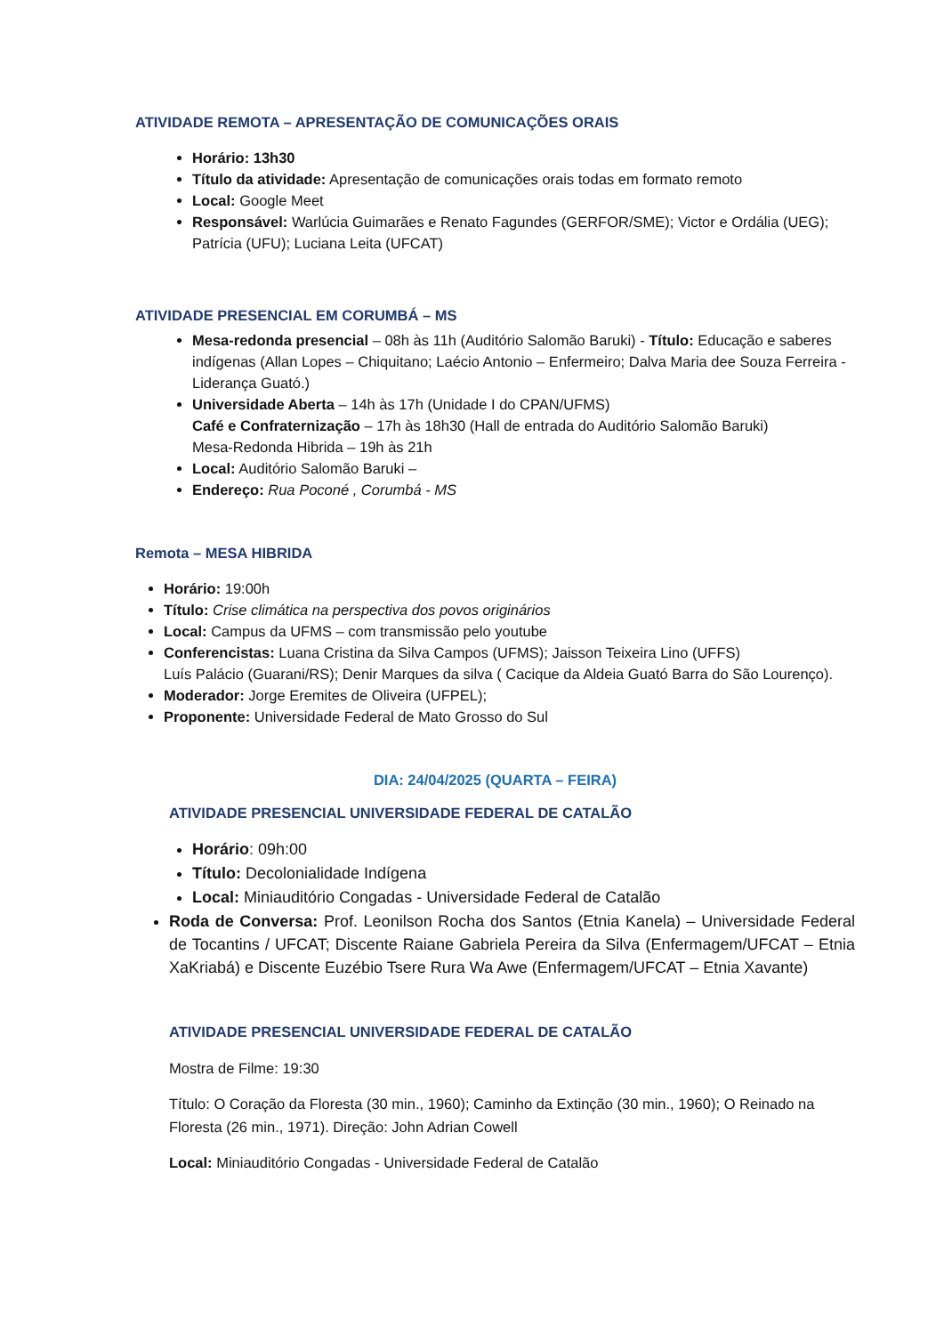ATIVIDADE REMOTA – APRESENTAÇÃO DE COMUNICAÇÕES ORAIS
Horário: 13h30
Título da atividade: Apresentação de comunicações orais todas em formato remoto
Local: Google Meet
Responsável: Warlúcia Guimarães e Renato Fagundes (GERFOR/SME); Victor e Ordália (UEG); Patrícia (UFU); Luciana Leita (UFCAT)
ATIVIDADE PRESENCIAL EM CORUMBÁ – MS
Mesa-redonda presencial – 08h às 11h (Auditório Salomão Baruki) - Título: Educação e saberes indígenas (Allan Lopes – Chiquitano; Laécio Antonio – Enfermeiro; Dalva Maria dee Souza Ferreira - Liderança Guató.)
Universidade Aberta – 14h às 17h (Unidade I do CPAN/UFMS)
Café e Confraternização – 17h às 18h30 (Hall de entrada do Auditório Salomão Baruki)
Mesa-Redonda Hibrida – 19h às 21h
Local: Auditório Salomão Baruki –
Endereço: Rua Poconé , Corumbá - MS
Remota – MESA HIBRIDA
Horário: 19:00h
Título: Crise climática na perspectiva dos povos originários
Local: Campus da UFMS – com transmissão pelo youtube
Conferencistas: Luana Cristina da Silva Campos (UFMS); Jaisson Teixeira Lino (UFFS)
Luís Palácio (Guarani/RS); Denir Marques da silva ( Cacique da Aldeia Guató Barra do São Lourenço).
Moderador: Jorge Eremites de Oliveira (UFPEL);
Proponente: Universidade Federal de Mato Grosso do Sul
DIA: 24/04/2025 (QUARTA – FEIRA)
ATIVIDADE PRESENCIAL UNIVERSIDADE FEDERAL DE CATALÃO
Horário: 09h:00
Título: Decolonialidade Indígena
Local: Miniauditório Congadas - Universidade Federal de Catalão
Roda de Conversa: Prof. Leonilson Rocha dos Santos (Etnia Kanela) – Universidade Federal de Tocantins / UFCAT; Discente Raiane Gabriela Pereira da Silva (Enfermagem/UFCAT – Etnia XaKriabá) e Discente Euzébio Tsere Rura Wa Awe (Enfermagem/UFCAT – Etnia Xavante)
ATIVIDADE PRESENCIAL UNIVERSIDADE FEDERAL DE CATALÃO
Mostra de Filme: 19:30
Título: O Coração da Floresta (30 min., 1960); Caminho da Extinção (30 min., 1960); O Reinado na Floresta (26 min., 1971). Direção: John Adrian Cowell
Local: Miniauditório Congadas - Universidade Federal de Catalão